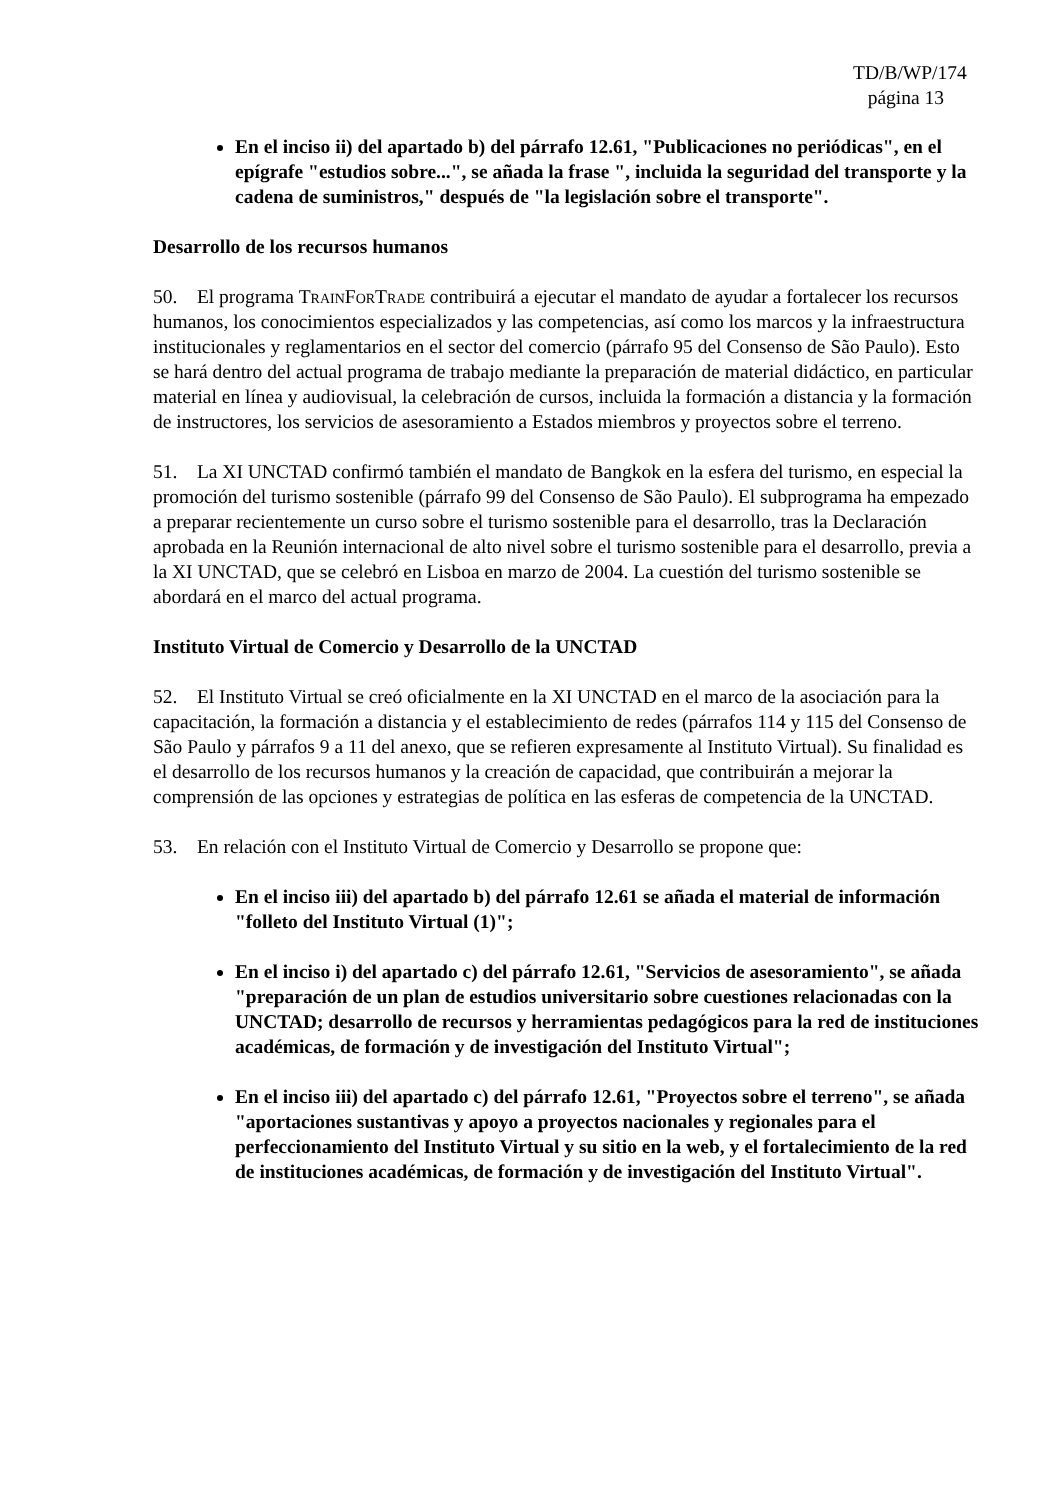TD/B/WP/174
página 13
En el inciso ii) del apartado b) del párrafo 12.61, "Publicaciones no periódicas", en el epígrafe "estudios sobre...", se añada la frase ", incluida la seguridad del transporte y la cadena de suministros," después de "la legislación sobre el transporte".
Desarrollo de los recursos humanos
50. El programa TrainForTrade contribuirá a ejecutar el mandato de ayudar a fortalecer los recursos humanos, los conocimientos especializados y las competencias, así como los marcos y la infraestructura institucionales y reglamentarios en el sector del comercio (párrafo 95 del Consenso de São Paulo). Esto se hará dentro del actual programa de trabajo mediante la preparación de material didáctico, en particular material en línea y audiovisual, la celebración de cursos, incluida la formación a distancia y la formación de instructores, los servicios de asesoramiento a Estados miembros y proyectos sobre el terreno.
51. La XI UNCTAD confirmó también el mandato de Bangkok en la esfera del turismo, en especial la promoción del turismo sostenible (párrafo 99 del Consenso de São Paulo). El subprograma ha empezado a preparar recientemente un curso sobre el turismo sostenible para el desarrollo, tras la Declaración aprobada en la Reunión internacional de alto nivel sobre el turismo sostenible para el desarrollo, previa a la XI UNCTAD, que se celebró en Lisboa en marzo de 2004. La cuestión del turismo sostenible se abordará en el marco del actual programa.
Instituto Virtual de Comercio y Desarrollo de la UNCTAD
52. El Instituto Virtual se creó oficialmente en la XI UNCTAD en el marco de la asociación para la capacitación, la formación a distancia y el establecimiento de redes (párrafos 114 y 115 del Consenso de São Paulo y párrafos 9 a 11 del anexo, que se refieren expresamente al Instituto Virtual). Su finalidad es el desarrollo de los recursos humanos y la creación de capacidad, que contribuirán a mejorar la comprensión de las opciones y estrategias de política en las esferas de competencia de la UNCTAD.
53. En relación con el Instituto Virtual de Comercio y Desarrollo se propone que:
En el inciso iii) del apartado b) del párrafo 12.61 se añada el material de información "folleto del Instituto Virtual (1)";
En el inciso i) del apartado c) del párrafo 12.61, "Servicios de asesoramiento", se añada "preparación de un plan de estudios universitario sobre cuestiones relacionadas con la UNCTAD; desarrollo de recursos y herramientas pedagógicos para la red de instituciones académicas, de formación y de investigación del Instituto Virtual";
En el inciso iii) del apartado c) del párrafo 12.61, "Proyectos sobre el terreno", se añada "aportaciones sustantivas y apoyo a proyectos nacionales y regionales para el perfeccionamiento del Instituto Virtual y su sitio en la web, y el fortalecimiento de la red de instituciones académicas, de formación y de investigación del Instituto Virtual".